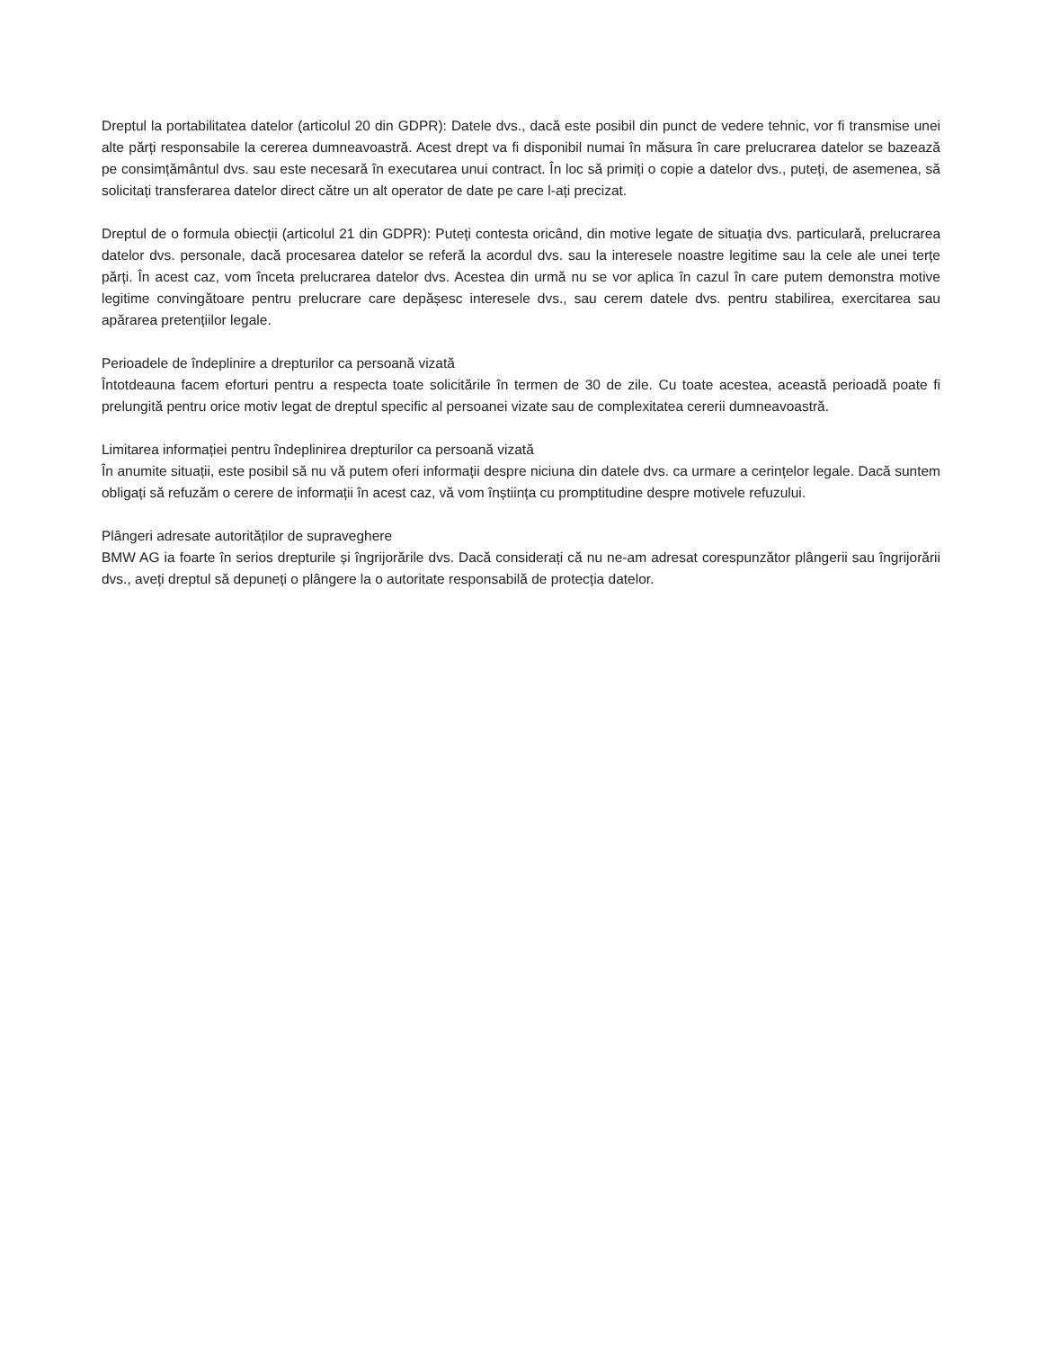Dreptul la portabilitatea datelor (articolul 20 din GDPR): Datele dvs., dacă este posibil din punct de vedere tehnic, vor fi transmise unei alte părți responsabile la cererea dumneavoastră. Acest drept va fi disponibil numai în măsura în care prelucrarea datelor se bazează pe consimțământul dvs. sau este necesară în executarea unui contract. În loc să primiți o copie a datelor dvs., puteți, de asemenea, să solicitați transferarea datelor direct către un alt operator de date pe care l-ați precizat.
Dreptul de o formula obiecții (articolul 21 din GDPR): Puteți contesta oricând, din motive legate de situația dvs. particulară, prelucrarea datelor dvs. personale, dacă procesarea datelor se referă la acordul dvs. sau la interesele noastre legitime sau la cele ale unei terțe părți. În acest caz, vom înceta prelucrarea datelor dvs. Acestea din urmă nu se vor aplica în cazul în care putem demonstra motive legitime convingătoare pentru prelucrare care depășesc interesele dvs., sau cerem datele dvs. pentru stabilirea, exercitarea sau apărarea pretențiilor legale.
Perioadele de îndeplinire a drepturilor ca persoană vizată
Întotdeauna facem eforturi pentru a respecta toate solicitările în termen de 30 de zile. Cu toate acestea, această perioadă poate fi prelungită pentru orice motiv legat de dreptul specific al persoanei vizate sau de complexitatea cererii dumneavoastră.
Limitarea informației pentru îndeplinirea drepturilor ca persoană vizată
În anumite situații, este posibil să nu vă putem oferi informații despre niciuna din datele dvs. ca urmare a cerințelor legale. Dacă suntem obligați să refuzăm o cerere de informații în acest caz, vă vom înștiința cu promptitudine despre motivele refuzului.
Plângeri adresate autorităților de supraveghere
BMW AG ia foarte în serios drepturile și îngrijorările dvs. Dacă considerați că nu ne-am adresat corespunzător plângerii sau îngrijorării dvs., aveți dreptul să depuneți o plângere la o autoritate responsabilă de protecția datelor.